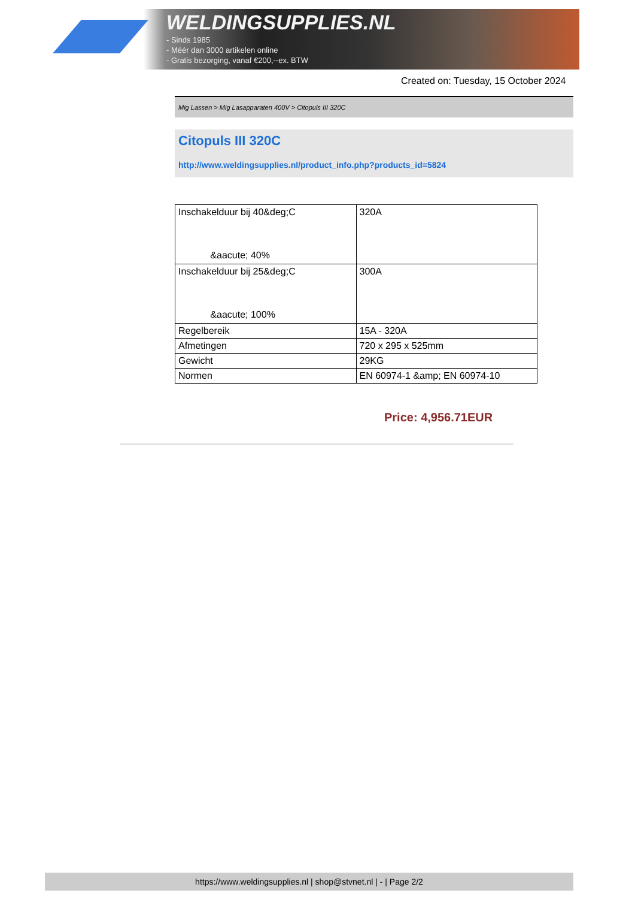WELDINGSUPPLIES.NL
- Sinds 1985
- Méér dan 3000 artikelen online
- Gratis bezorging, vanaf €200,--ex. BTW
Created on: Tuesday, 15 October 2024
Mig Lassen > Mig Lasapparaten 400V > Citopuls III 320C
Citopuls III 320C
http://www.weldingsupplies.nl/product_info.php?products_id=5824
| Inschakelduur bij 40&deg;C &aacute; 40% | 320A |
| Inschakelduur bij 25&deg;C &aacute; 100% | 300A |
| Regelbereik | 15A - 320A |
| Afmetingen | 720 x 295 x 525mm |
| Gewicht | 29KG |
| Normen | EN 60974-1 &amp; EN 60974-10 |
Price: 4,956.71EUR
https://www.weldingsupplies.nl | shop@stvnet.nl | - | Page 2/2